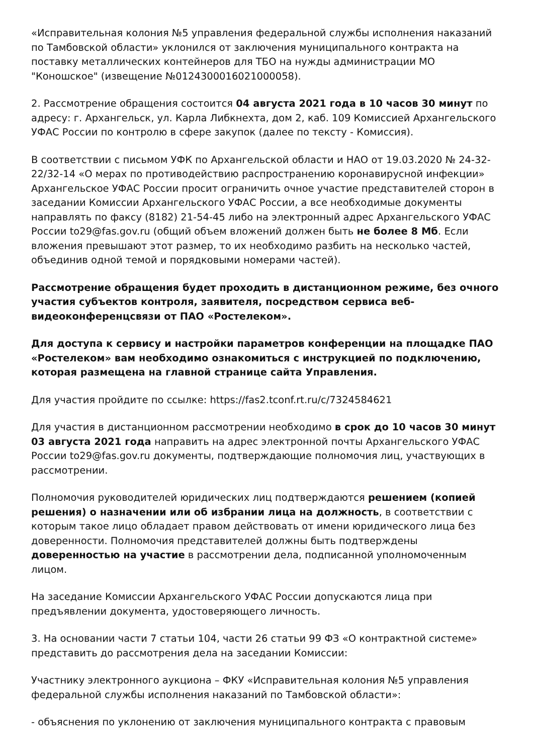«Исправительная колония №5 управления федеральной службы исполнения наказаний по Тамбовской области» уклонился от заключения муниципального контракта на поставку металлических контейнеров для ТБО на нужды администрации МО "Коношское" (извещение №0124300016021000058).
2. Рассмотрение обращения состоится 04 августа 2021 года в 10 часов 30 минут по адресу: г. Архангельск, ул. Карла Либкнехта, дом 2, каб. 109 Комиссией Архангельского УФАС России по контролю в сфере закупок (далее по тексту - Комиссия).
В соответствии с письмом УФК по Архангельской области и НАО от 19.03.2020 № 24-32-22/32-14 «О мерах по противодействию распространению коронавирусной инфекции» Архангельское УФАС России просит ограничить очное участие представителей сторон в заседании Комиссии Архангельского УФАС России, а все необходимые документы направлять по факсу (8182) 21-54-45 либо на электронный адрес Архангельского УФАС России to29@fas.gov.ru (общий объем вложений должен быть не более 8 Мб. Если вложения превышают этот размер, то их необходимо разбить на несколько частей, объединив одной темой и порядковыми номерами частей).
Рассмотрение обращения будет проходить в дистанционном режиме, без очного участия субъектов контроля, заявителя, посредством сервиса веб-видеоконференцсвязи от ПАО «Ростелеком».
Для доступа к сервису и настройки параметров конференции на площадке ПАО «Ростелеком» вам необходимо ознакомиться с инструкцией по подключению, которая размещена на главной странице сайта Управления.
Для участия пройдите по ссылке: https://fas2.tconf.rt.ru/c/7324584621
Для участия в дистанционном рассмотрении необходимо в срок до 10 часов 30 минут 03 августа 2021 года направить на адрес электронной почты Архангельского УФАС России to29@fas.gov.ru документы, подтверждающие полномочия лиц, участвующих в рассмотрении.
Полномочия руководителей юридических лиц подтверждаются решением (копией решения) о назначении или об избрании лица на должность, в соответствии с которым такое лицо обладает правом действовать от имени юридического лица без доверенности. Полномочия представителей должны быть подтверждены доверенностью на участие в рассмотрении дела, подписанной уполномоченным лицом.
На заседание Комиссии Архангельского УФАС России допускаются лица при предъявлении документа, удостоверяющего личность.
3. На основании части 7 статьи 104, части 26 статьи 99 ФЗ «О контрактной системе» представить до рассмотрения дела на заседании Комиссии:
Участнику электронного аукциона – ФКУ «Исправительная колония №5 управления федеральной службы исполнения наказаний по Тамбовской области»:
- объяснения по уклонению от заключения муниципального контракта с правовым